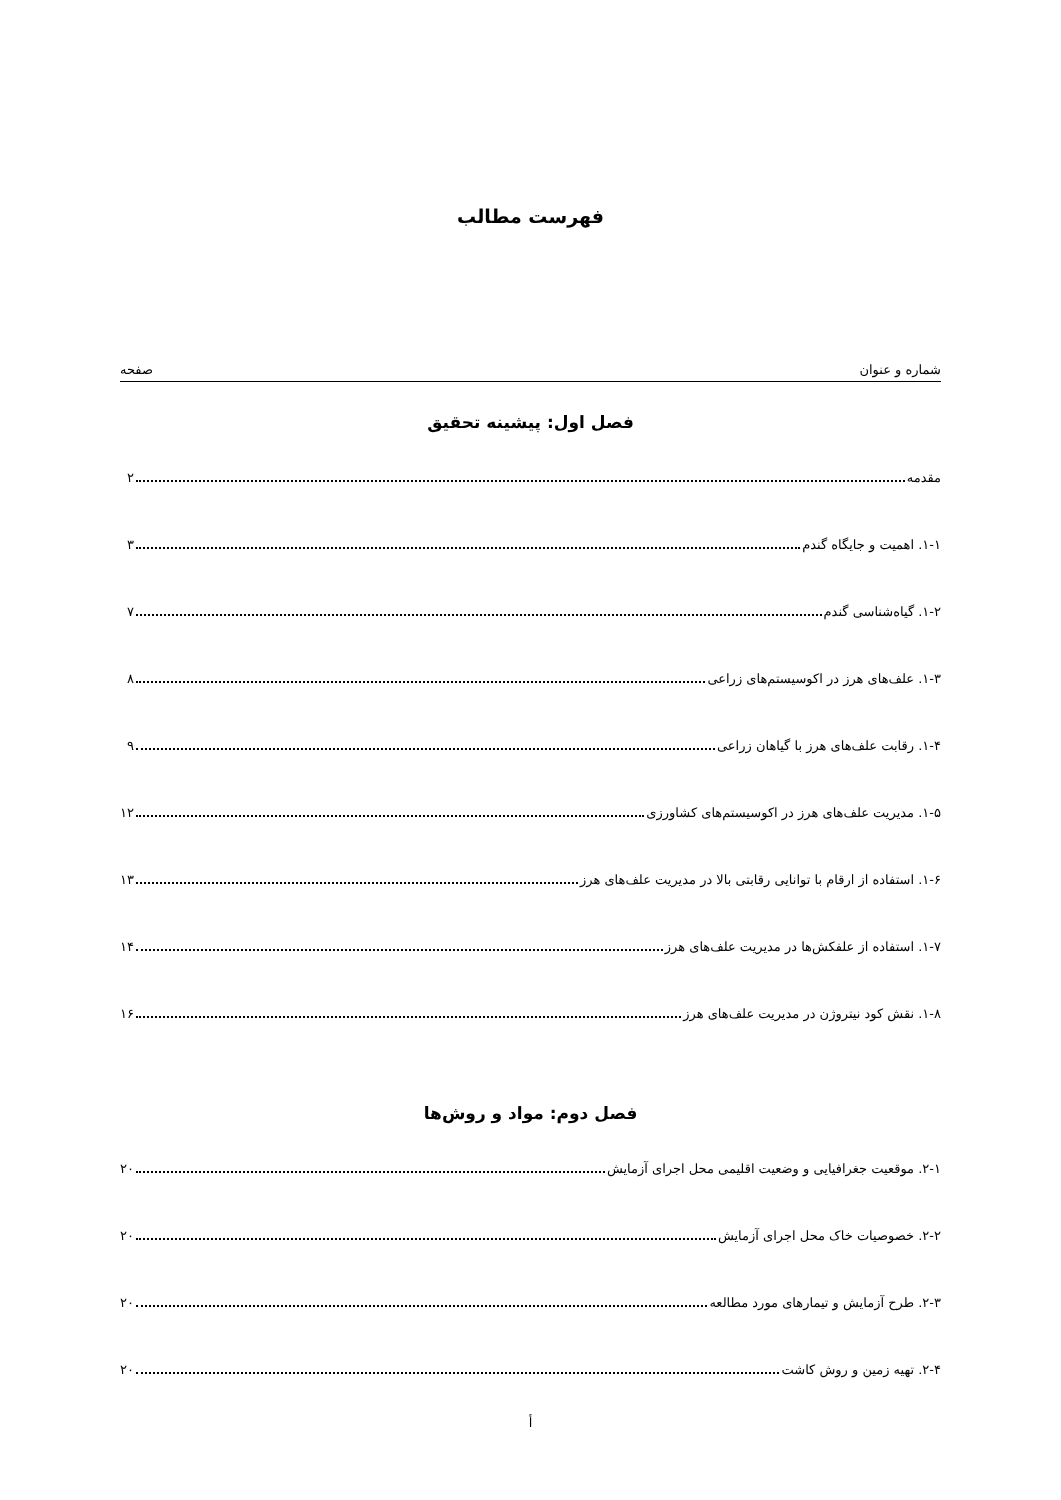فهرست مطالب
شماره و عنوان صفحه
فصل اول: پیشینه تحقیق
مقدمه ۲
۱-۱. اهمیت و جایگاه گندم ۳
۱-۲. گیاه‌شناسی گندم ۷
۱-۳. علف‌های هرز در اکوسیستم‌های زراعی ۸
۱-۴. رقابت علف‌های هرز با گیاهان زراعی ۹
۱-۵. مدیریت علف‌های هرز در اکوسیستم‌های کشاورزی ۱۲
۱-۶. استفاده از ارقام با توانایی رقابتی بالا در مدیریت علف‌های هرز ۱۳
۱-۷. استفاده از علفکش‌ها در مدیریت علف‌های هرز ۱۴
۱-۸. نقش کود نیتروژن در مدیریت علف‌های هرز ۱۶
فصل دوم: مواد و روش‌ها
۲-۱. موقعیت جغرافیایی و وضعیت اقلیمی محل اجرای آزمایش ۲۰
۲-۲. خصوصیات خاک محل اجرای آزمایش ۲۰
۲-۳. طرح آزمایش و تیمارهای مورد مطالعه ۲۰
۲-۴. تهیه زمین و روش کاشت ۲۰
أ